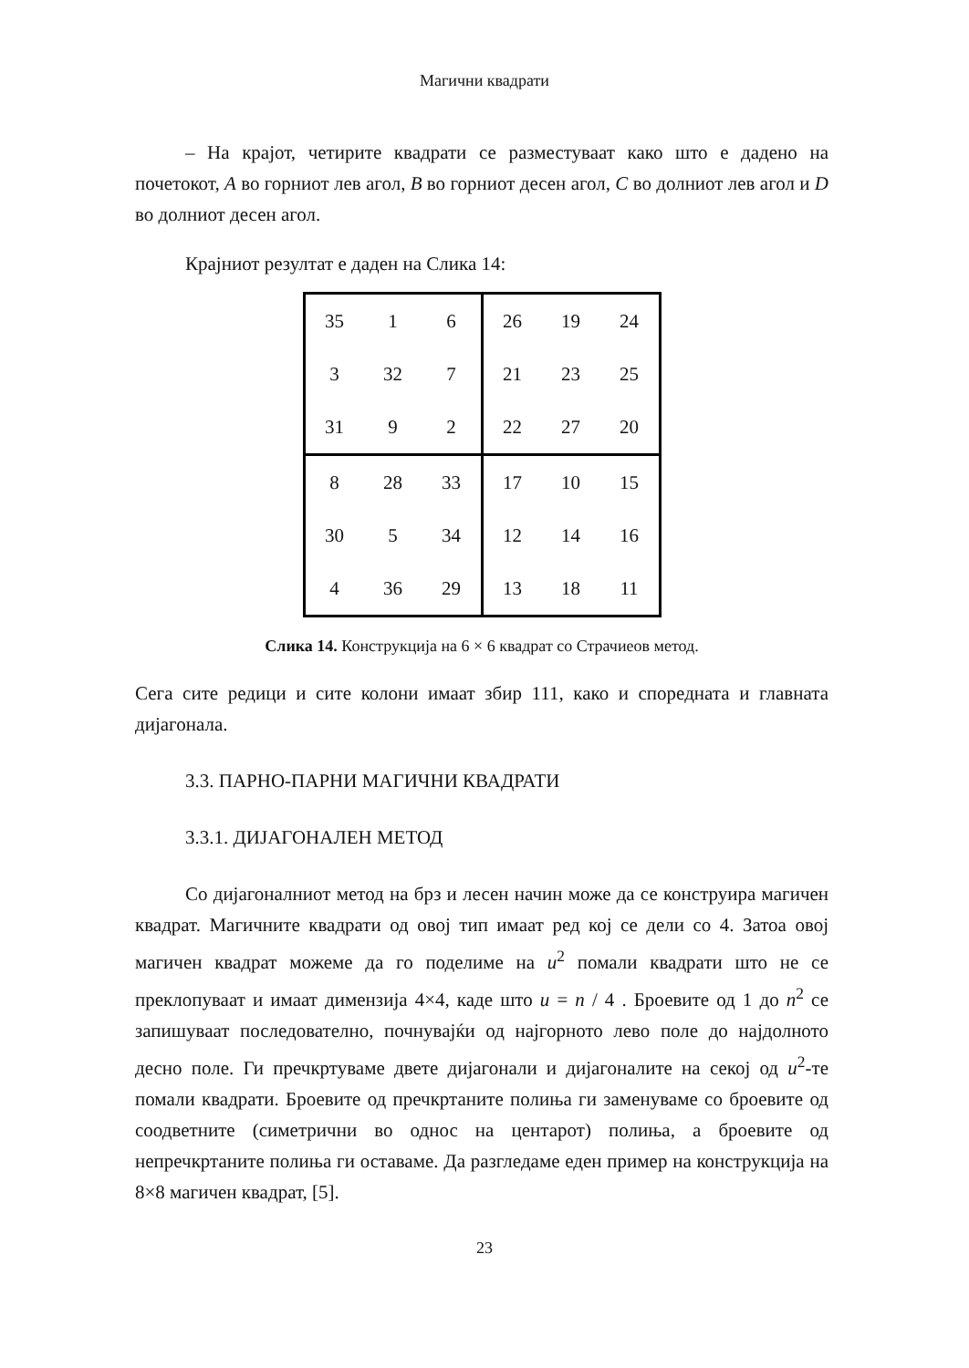Магични квадрати
– На крајот, четирите квадрати се разместуваат како што е дадено на почетокот, A во горниот лев агол, B во горниот десен агол, C во долниот лев агол и D во долниот десен агол.
Крајниот резултат е даден на Слика 14:
| 35 | 1 | 6 | 26 | 19 | 24 |
| 3 | 32 | 7 | 21 | 23 | 25 |
| 31 | 9 | 2 | 22 | 27 | 20 |
| 8 | 28 | 33 | 17 | 10 | 15 |
| 30 | 5 | 34 | 12 | 14 | 16 |
| 4 | 36 | 29 | 13 | 18 | 11 |
Слика 14. Конструкција на 6 × 6 квадрат со Страчиеов метод.
Сега сите редици и сите колони имаат збир 111, како и споредната и главната дијагонала.
3.3. ПАРНО-ПАРНИ МАГИЧНИ КВАДРАТИ
3.3.1. ДИЈАГОНАЛЕН МЕТОД
Со дијагоналниот метод на брз и лесен начин може да се конструира магичен квадрат. Магичните квадрати од овој тип имаат ред кој се дели со 4. Затоа овој магичен квадрат можеме да го поделиме на u<sup>2</sup> помали квадрати што не се преклопуваат и имаат димензија 4×4, каде што u = n / 4 . Броевите од 1 до n<sup>2</sup> се запишуваат последователно, почнувајќи од најгорното лево поле до најдолното десно поле. Ги пречкртуваме двете дијагонали и дијагоналите на секој од u<sup>2</sup>-те помали квадрати. Броевите од пречкртаните полиња ги заменуваме со броевите од соодветните (симетрични во однос на центарот) полиња, а броевите од непречкртаните полиња ги оставаме. Да разгледаме еден пример на конструкција на 8×8 магичен квадрат, [5].
23